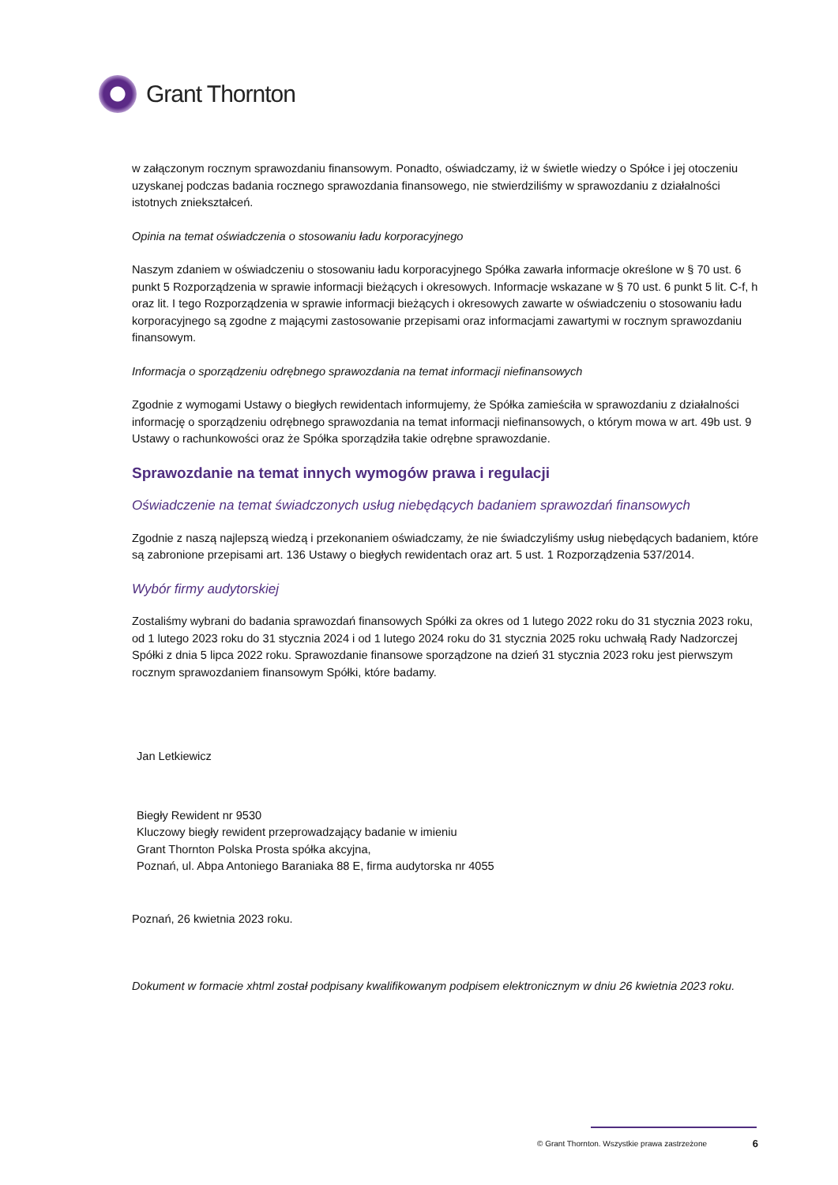Grant Thornton
w załączonym rocznym sprawozdaniu finansowym. Ponadto, oświadczamy, iż w świetle wiedzy o Spółce i jej otoczeniu uzyskanej podczas badania rocznego sprawozdania finansowego, nie stwierdziliśmy w sprawozdaniu z działalności istotnych zniekształceń.
Opinia na temat oświadczenia o stosowaniu ładu korporacyjnego
Naszym zdaniem w oświadczeniu o stosowaniu ładu korporacyjnego Spółka zawarła informacje określone w § 70 ust. 6 punkt 5 Rozporządzenia w sprawie informacji bieżących i okresowych. Informacje wskazane w § 70 ust. 6 punkt 5 lit. C-f, h oraz lit. I tego Rozporządzenia w sprawie informacji bieżących i okresowych zawarte w oświadczeniu o stosowaniu ładu korporacyjnego są zgodne z mającymi zastosowanie przepisami oraz informacjami zawartymi w rocznym sprawozdaniu finansowym.
Informacja o sporządzeniu odrębnego sprawozdania na temat informacji niefinansowych
Zgodnie z wymogami Ustawy o biegłych rewidentach informujemy, że Spółka zamieściła w sprawozdaniu z działalności informację o sporządzeniu odrębnego sprawozdania na temat informacji niefinansowych, o którym mowa w art. 49b ust. 9 Ustawy o rachunkowości oraz że Spółka sporządziła takie odrębne sprawozdanie.
Sprawozdanie na temat innych wymogów prawa i regulacji
Oświadczenie na temat świadczonych usług niebędących badaniem sprawozdań finansowych
Zgodnie z naszą najlepszą wiedzą i przekonaniem oświadczamy, że nie świadczyliśmy usług niebędących badaniem, które są zabronione przepisami art. 136 Ustawy o biegłych rewidentach oraz art. 5 ust. 1 Rozporządzenia 537/2014.
Wybór firmy audytorskiej
Zostaliśmy wybrani do badania sprawozdań finansowych Spółki za okres od 1 lutego 2022 roku do 31 stycznia 2023 roku, od 1 lutego 2023 roku do 31 stycznia 2024 i od 1 lutego 2024 roku do 31 stycznia 2025 roku uchwałą Rady Nadzorczej Spółki z dnia 5 lipca 2022 roku. Sprawozdanie finansowe sporządzone na dzień 31 stycznia 2023 roku jest pierwszym rocznym sprawozdaniem finansowym Spółki, które badamy.
Jan Letkiewicz
Biegły Rewident nr 9530
Kluczowy biegły rewident przeprowadzający badanie w imieniu
Grant Thornton Polska Prosta spółka akcyjna,
Poznań, ul. Abpa Antoniego Baraniaka 88 E, firma audytorska nr 4055
Poznań, 26 kwietnia 2023 roku.
Dokument w formacie xhtml został podpisany kwalifikowanym podpisem elektronicznym w dniu 26 kwietnia 2023 roku.
© Grant Thornton. Wszystkie prawa zastrzeżone 6